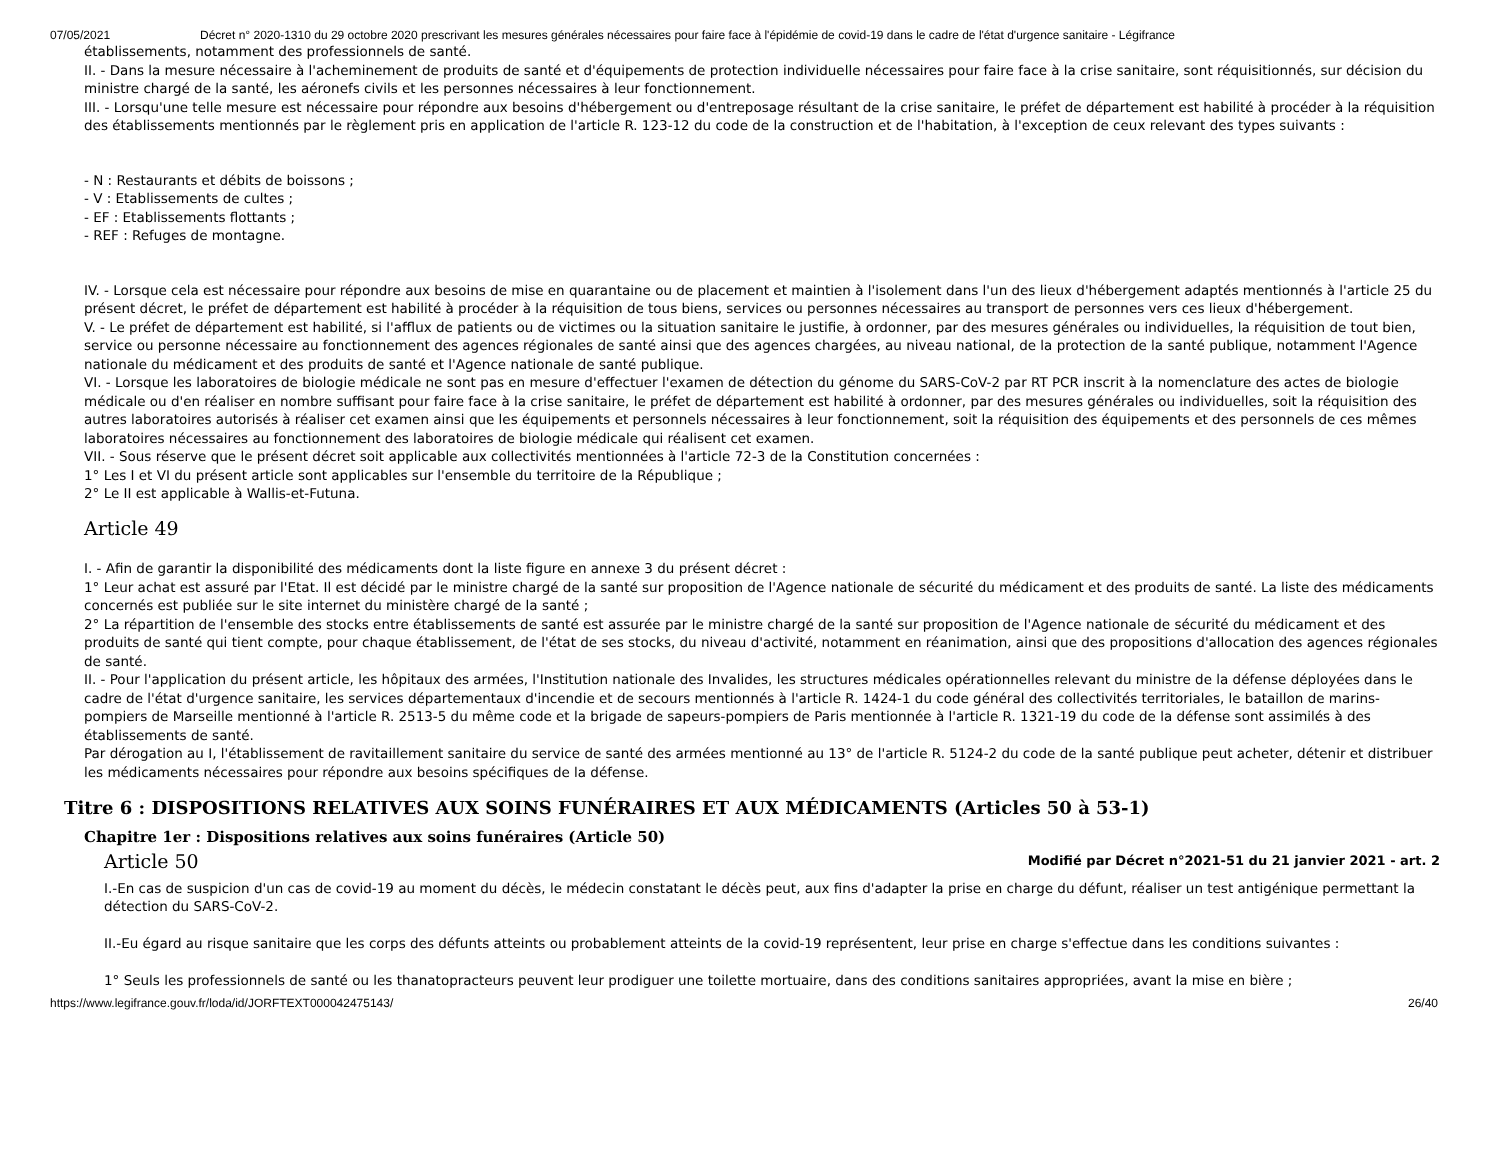07/05/2021 Décret n° 2020-1310 du 29 octobre 2020 prescrivant les mesures générales nécessaires pour faire face à l'épidémie de covid-19 dans le cadre de l'état d'urgence sanitaire - Légifrance
établissements, notamment des professionnels de santé.
II. - Dans la mesure nécessaire à l'acheminement de produits de santé et d'équipements de protection individuelle nécessaires pour faire face à la crise sanitaire, sont réquisitionnés, sur décision du ministre chargé de la santé, les aéronefs civils et les personnes nécessaires à leur fonctionnement.
III. - Lorsqu'une telle mesure est nécessaire pour répondre aux besoins d'hébergement ou d'entreposage résultant de la crise sanitaire, le préfet de département est habilité à procéder à la réquisition des établissements mentionnés par le règlement pris en application de l'article R. 123-12 du code de la construction et de l'habitation, à l'exception de ceux relevant des types suivants :
- N : Restaurants et débits de boissons ;
- V : Etablissements de cultes ;
- EF : Etablissements flottants ;
- REF : Refuges de montagne.
IV. - Lorsque cela est nécessaire pour répondre aux besoins de mise en quarantaine ou de placement et maintien à l'isolement dans l'un des lieux d'hébergement adaptés mentionnés à l'article 25 du présent décret, le préfet de département est habilité à procéder à la réquisition de tous biens, services ou personnes nécessaires au transport de personnes vers ces lieux d'hébergement.
V. - Le préfet de département est habilité, si l'afflux de patients ou de victimes ou la situation sanitaire le justifie, à ordonner, par des mesures générales ou individuelles, la réquisition de tout bien, service ou personne nécessaire au fonctionnement des agences régionales de santé ainsi que des agences chargées, au niveau national, de la protection de la santé publique, notamment l'Agence nationale du médicament et des produits de santé et l'Agence nationale de santé publique.
VI. - Lorsque les laboratoires de biologie médicale ne sont pas en mesure d'effectuer l'examen de détection du génome du SARS-CoV-2 par RT PCR inscrit à la nomenclature des actes de biologie médicale ou d'en réaliser en nombre suffisant pour faire face à la crise sanitaire, le préfet de département est habilité à ordonner, par des mesures générales ou individuelles, soit la réquisition des autres laboratoires autorisés à réaliser cet examen ainsi que les équipements et personnels nécessaires à leur fonctionnement, soit la réquisition des équipements et des personnels de ces mêmes laboratoires nécessaires au fonctionnement des laboratoires de biologie médicale qui réalisent cet examen.
VII. - Sous réserve que le présent décret soit applicable aux collectivités mentionnées à l'article 72-3 de la Constitution concernées :
1° Les I et VI du présent article sont applicables sur l'ensemble du territoire de la République ;
2° Le II est applicable à Wallis-et-Futuna.
Article 49
I. - Afin de garantir la disponibilité des médicaments dont la liste figure en annexe 3 du présent décret :
1° Leur achat est assuré par l'Etat. Il est décidé par le ministre chargé de la santé sur proposition de l'Agence nationale de sécurité du médicament et des produits de santé. La liste des médicaments concernés est publiée sur le site internet du ministère chargé de la santé ;
2° La répartition de l'ensemble des stocks entre établissements de santé est assurée par le ministre chargé de la santé sur proposition de l'Agence nationale de sécurité du médicament et des produits de santé qui tient compte, pour chaque établissement, de l'état de ses stocks, du niveau d'activité, notamment en réanimation, ainsi que des propositions d'allocation des agences régionales de santé.
II. - Pour l'application du présent article, les hôpitaux des armées, l'Institution nationale des Invalides, les structures médicales opérationnelles relevant du ministre de la défense déployées dans le cadre de l'état d'urgence sanitaire, les services départementaux d'incendie et de secours mentionnés à l'article R. 1424-1 du code général des collectivités territoriales, le bataillon de marins-pompiers de Marseille mentionné à l'article R. 2513-5 du même code et la brigade de sapeurs-pompiers de Paris mentionnée à l'article R. 1321-19 du code de la défense sont assimilés à des établissements de santé.
Par dérogation au I, l'établissement de ravitaillement sanitaire du service de santé des armées mentionné au 13° de l'article R. 5124-2 du code de la santé publique peut acheter, détenir et distribuer les médicaments nécessaires pour répondre aux besoins spécifiques de la défense.
Titre 6 : DISPOSITIONS RELATIVES AUX SOINS FUNÉRAIRES ET AUX MÉDICAMENTS (Articles 50 à 53-1)
Chapitre 1er : Dispositions relatives aux soins funéraires (Article 50)
Article 50 Modifié par Décret n°2021-51 du 21 janvier 2021 - art. 2
I.-En cas de suspicion d'un cas de covid-19 au moment du décès, le médecin constatant le décès peut, aux fins d'adapter la prise en charge du défunt, réaliser un test antigénique permettant la détection du SARS-CoV-2.
II.-Eu égard au risque sanitaire que les corps des défunts atteints ou probablement atteints de la covid-19 représentent, leur prise en charge s'effectue dans les conditions suivantes :
1° Seuls les professionnels de santé ou les thanatopracteurs peuvent leur prodiguer une toilette mortuaire, dans des conditions sanitaires appropriées, avant la mise en bière ;
https://www.legifrance.gouv.fr/loda/id/JORFTEXT000042475143/ 26/40